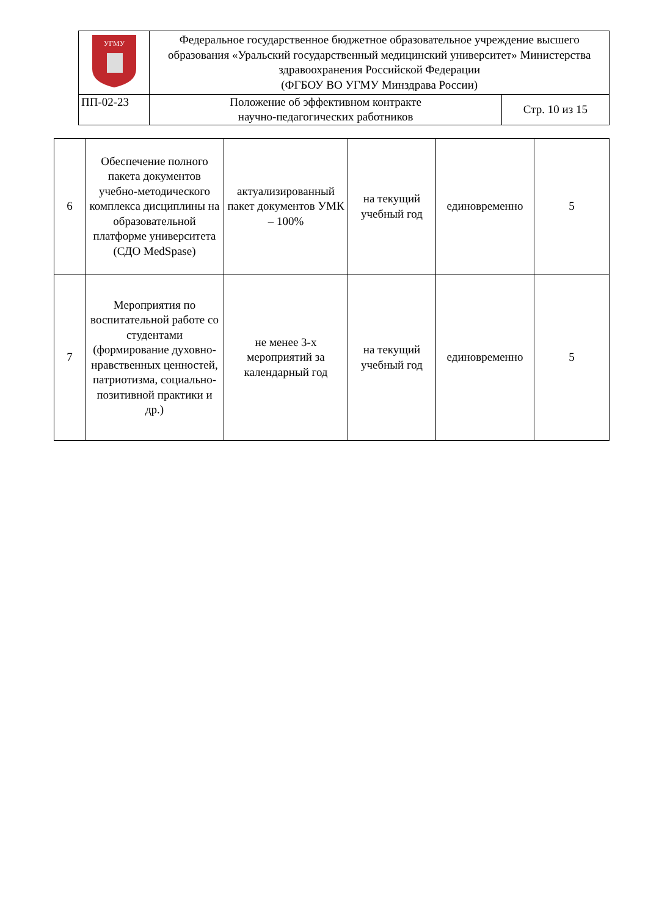| УГМУ | Федеральное государственное бюджетное образовательное учреждение высшего образования «Уральский государственный медицинский университет» Министерства здравоохранения Российской Федерации (ФГБОУ ВО УГМУ Минздрава России) | |
| ПП-02-23 | Положение об эффективном контракте научно-педагогических работников | Стр. 10 из 15 |
| 6 | Обеспечение полного пакета документов учебно-методического комплекса дисциплины на образовательной платформе университета (СДО MedSpase) | актуализированный пакет документов УМК – 100% | на текущий учебный год | единовременно | 5 |
| 7 | Мероприятия по воспитательной работе со студентами (формирование духовно-нравственных ценностей, патриотизма, социально-позитивной практики и др.) | не менее 3-х мероприятий за календарный год | на текущий учебный год | единовременно | 5 |